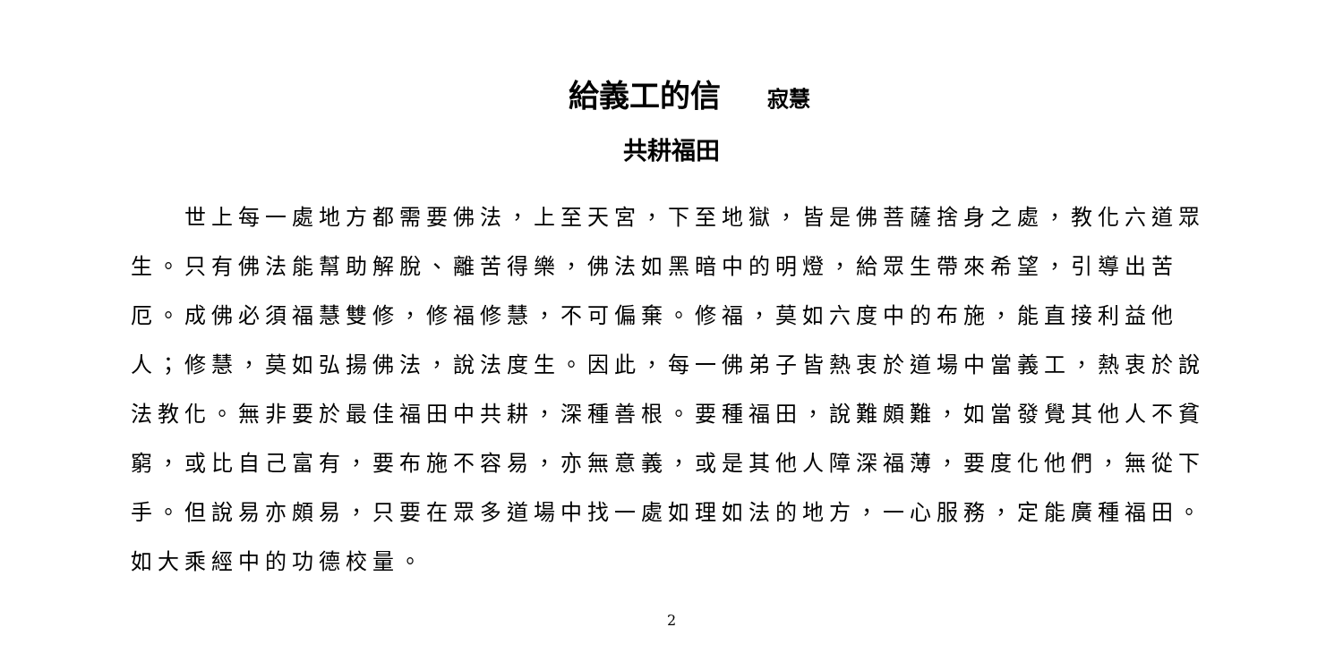給義工的信 寂慧
共耕福田
世上每一處地方都需要佛法，上至天宮，下至地獄，皆是佛菩薩捨身之處，教化六道眾生。只有佛法能幫助解脫、離苦得樂，佛法如黑暗中的明燈，給眾生帶來希望，引導出苦厄。成佛必須福慧雙修，修福修慧，不可偏棄。修福，莫如六度中的布施，能直接利益他人；修慧，莫如弘揚佛法，說法度生。因此，每一佛弟子皆熱衷於道場中當義工，熱衷於說法教化。無非要於最佳福田中共耕，深種善根。要種福田，說難頗難，如當發覺其他人不貧窮，或比自己富有，要布施不容易，亦無意義，或是其他人障深福薄，要度化他們，無從下手。但說易亦頗易，只要在眾多道場中找一處如理如法的地方，一心服務，定能廣種福田。如大乘經中的功德校量。
2